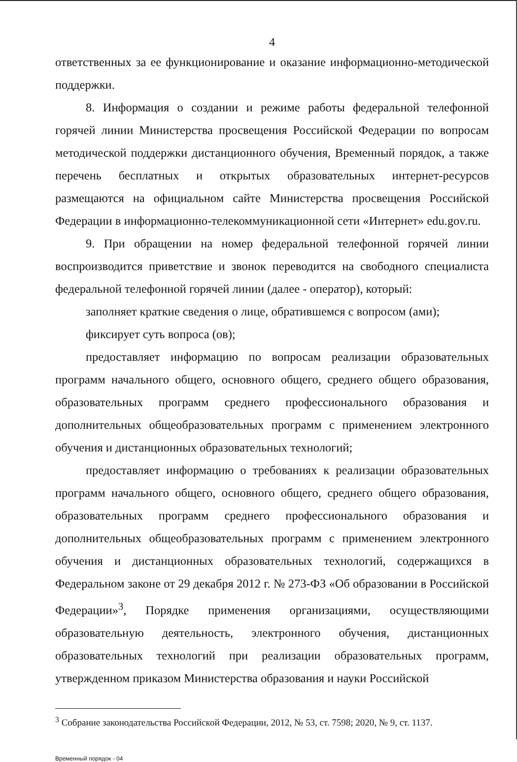4
ответственных за ее функционирование и оказание информационно-методической поддержки.
8. Информация о создании и режиме работы федеральной телефонной горячей линии Министерства просвещения Российской Федерации по вопросам методической поддержки дистанционного обучения, Временный порядок, а также перечень бесплатных и открытых образовательных интернет-ресурсов размещаются на официальном сайте Министерства просвещения Российской Федерации в информационно-телекоммуникационной сети «Интернет» edu.gov.ru.
9. При обращении на номер федеральной телефонной горячей линии воспроизводится приветствие и звонок переводится на свободного специалиста федеральной телефонной горячей линии (далее - оператор), который:
заполняет краткие сведения о лице, обратившемся с вопросом (ами);
фиксирует суть вопроса (ов);
предоставляет информацию по вопросам реализации образовательных программ начального общего, основного общего, среднего общего образования, образовательных программ среднего профессионального образования и дополнительных общеобразовательных программ с применением электронного обучения и дистанционных образовательных технологий;
предоставляет информацию о требованиях к реализации образовательных программ начального общего, основного общего, среднего общего образования, образовательных программ среднего профессионального образования и дополнительных общеобразовательных программ с применением электронного обучения и дистанционных образовательных технологий, содержащихся в Федеральном законе от 29 декабря 2012 г. № 273-ФЗ «Об образовании в Российской Федерации»<sup>3</sup>, Порядке применения организациями, осуществляющими образовательную деятельность, электронного обучения, дистанционных образовательных технологий при реализации образовательных программ, утвержденном приказом Министерства образования и науки Российской
<sup>3</sup> Собрание законодательства Российской Федерации, 2012, № 53, ст. 7598; 2020, № 9, ст. 1137.
Временный порядок - 04